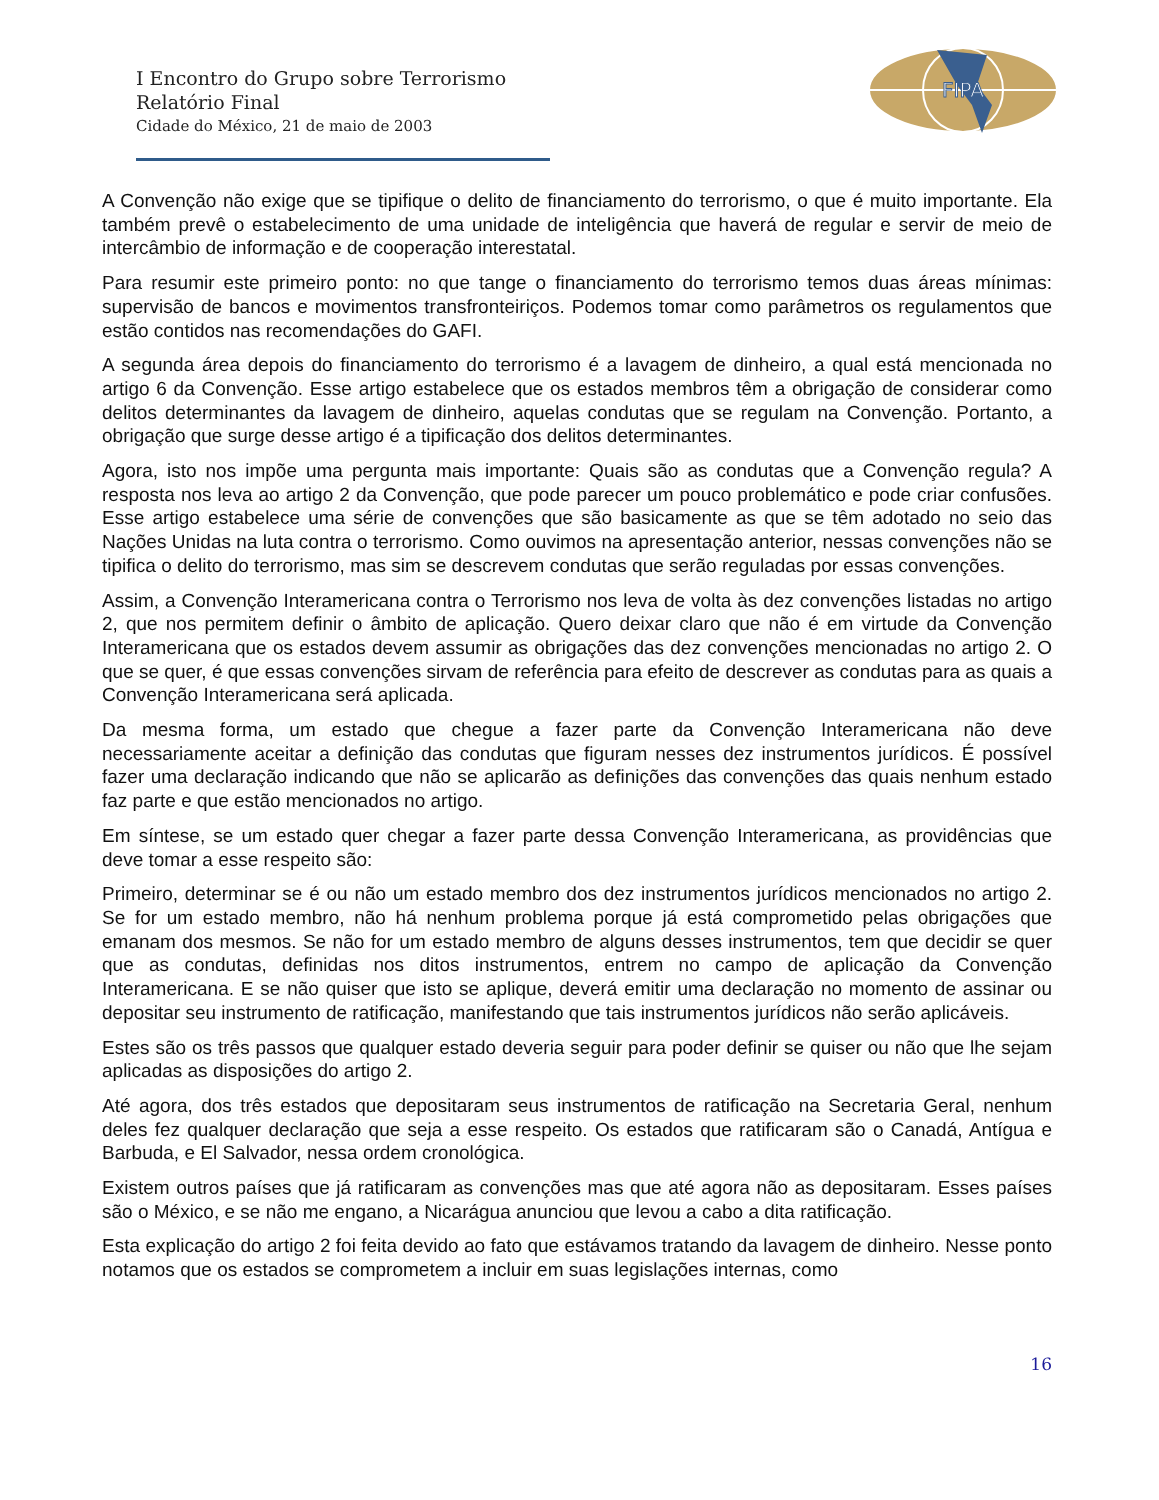FIPA
I Encontro do Grupo sobre Terrorismo
Relatório Final
Cidade do México, 21 de maio de 2003
A Convenção não exige que se tipifique o delito de financiamento do terrorismo, o que é muito importante. Ela também prevê o estabelecimento de uma unidade de inteligência que haverá de regular e servir de meio de intercâmbio de informação e de cooperação interestatal.
Para resumir este primeiro ponto: no que tange o financiamento do terrorismo temos duas áreas mínimas: supervisão de bancos e movimentos transfronteiriços. Podemos tomar como parâmetros os regulamentos que estão contidos nas recomendações do GAFI.
A segunda área depois do financiamento do terrorismo é a lavagem de dinheiro, a qual está mencionada no artigo 6 da Convenção. Esse artigo estabelece que os estados membros têm a obrigação de considerar como delitos determinantes da lavagem de dinheiro, aquelas condutas que se regulam na Convenção. Portanto, a obrigação que surge desse artigo é a tipificação dos delitos determinantes.
Agora, isto nos impõe uma pergunta mais importante: Quais são as condutas que a Convenção regula? A resposta nos leva ao artigo 2 da Convenção, que pode parecer um pouco problemático e pode criar confusões. Esse artigo estabelece uma série de convenções que são basicamente as que se têm adotado no seio das Nações Unidas na luta contra o terrorismo. Como ouvimos na apresentação anterior, nessas convenções não se tipifica o delito do terrorismo, mas sim se descrevem condutas que serão reguladas por essas convenções.
Assim, a Convenção Interamericana contra o Terrorismo nos leva de volta às dez convenções listadas no artigo 2, que nos permitem definir o âmbito de aplicação. Quero deixar claro que não é em virtude da Convenção Interamericana que os estados devem assumir as obrigações das dez convenções mencionadas no artigo 2. O que se quer, é que essas convenções sirvam de referência para efeito de descrever as condutas para as quais a Convenção Interamericana será aplicada.
Da mesma forma, um estado que chegue a fazer parte da Convenção Interamericana não deve necessariamente aceitar a definição das condutas que figuram nesses dez instrumentos jurídicos. É possível fazer uma declaração indicando que não se aplicarão as definições das convenções das quais nenhum estado faz parte e que estão mencionados no artigo.
Em síntese, se um estado quer chegar a fazer parte dessa Convenção Interamericana, as providências que deve tomar a esse respeito são:
Primeiro, determinar se é ou não um estado membro dos dez instrumentos jurídicos mencionados no artigo 2. Se for um estado membro, não há nenhum problema porque já está comprometido pelas obrigações que emanam dos mesmos. Se não for um estado membro de alguns desses instrumentos, tem que decidir se quer que as condutas, definidas nos ditos instrumentos, entrem no campo de aplicação da Convenção Interamericana. E se não quiser que isto se aplique, deverá emitir uma declaração no momento de assinar ou depositar seu instrumento de ratificação, manifestando que tais instrumentos jurídicos não serão aplicáveis.
Estes são os três passos que qualquer estado deveria seguir para poder definir se quiser ou não que lhe sejam aplicadas as disposições do artigo 2.
Até agora, dos três estados que depositaram seus instrumentos de ratificação na Secretaria Geral, nenhum deles fez qualquer declaração que seja a esse respeito. Os estados que ratificaram são o Canadá, Antígua e Barbuda, e El Salvador, nessa ordem cronológica.
Existem outros países que já ratificaram as convenções mas que até agora não as depositaram. Esses países são o México, e se não me engano, a Nicarágua anunciou que levou a cabo a dita ratificação.
Esta explicação do artigo 2 foi feita devido ao fato que estávamos tratando da lavagem de dinheiro. Nesse ponto notamos que os estados se comprometem a incluir em suas legislações internas, como
16